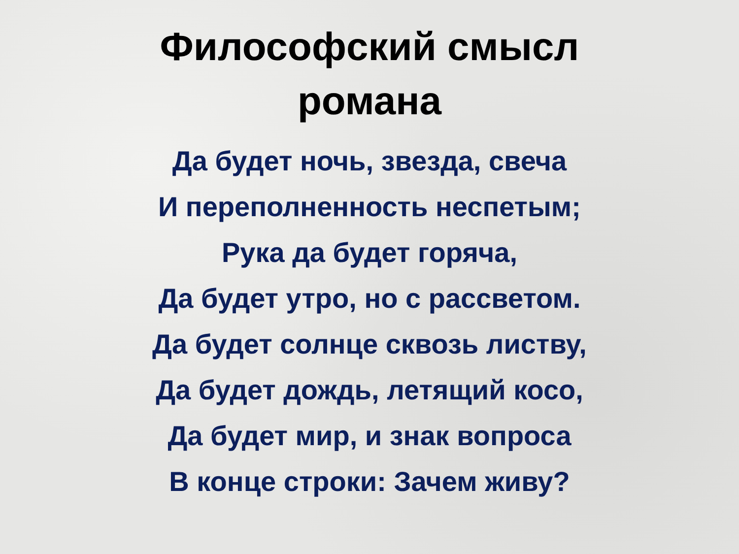Философский смысл
романа
Да будет ночь, звезда, свеча
И переполненность неспетым;
Рука да будет горяча,
Да будет утро, но с рассветом.
Да будет солнце сквозь листву,
Да будет дождь, летящий косо,
Да будет мир, и знак вопроса
В конце строки: Зачем живу?